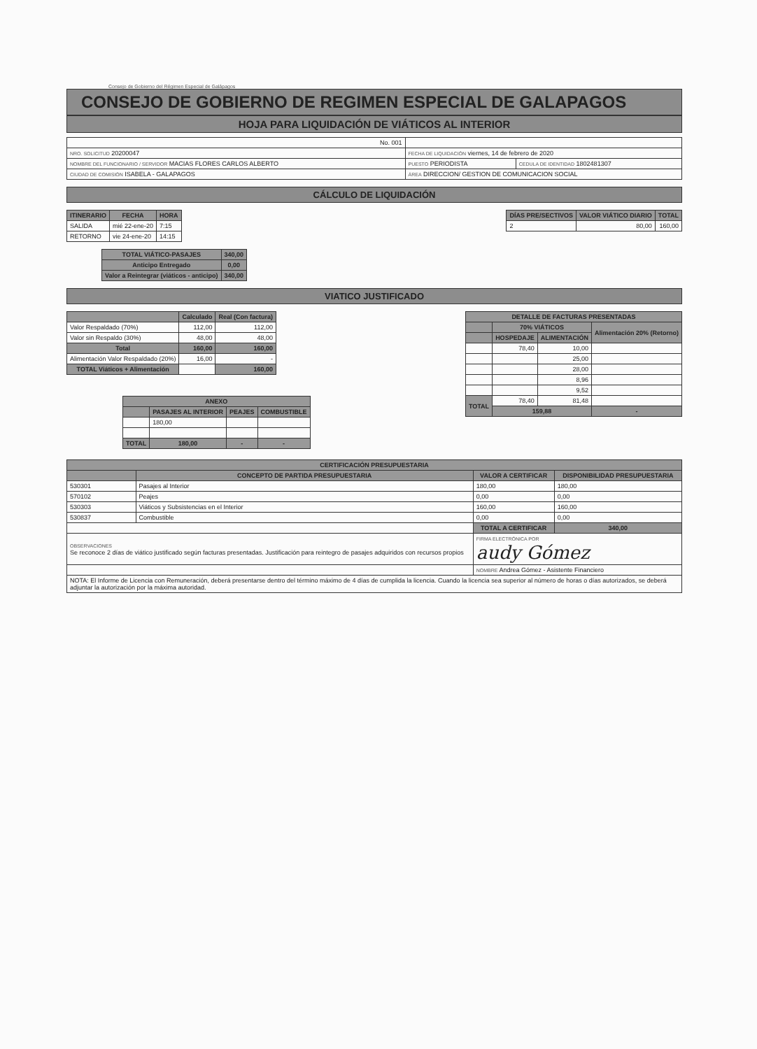Consejo de Gobierno del Régimen Especial de Galápagos
CONSEJO DE GOBIERNO DE REGIMEN ESPECIAL DE GALAPAGOS
HOJA PARA LIQUIDACIÓN DE VIÁTICOS AL INTERIOR
| No. 001 | | |
| NRO. SOLICITUD 20200047 | FECHA DE LIQUIDACIÓN viernes, 14 de febrero de 2020 | |
| NOMBRE DEL FUNCIONARIO / SERVIDOR MACIAS FLORES CARLOS ALBERTO | PUESTO PERIODISTA | CEDULA DE IDENTIDAD 1802481307 |
| CIUDAD DE COMISIÓN ISABELA - GALAPAGOS | ÁREA DIRECCION/ GESTION DE COMUNICACION SOCIAL | |
CÁLCULO DE LIQUIDACIÓN
| ITINERARIO | FECHA | HORA |
| --- | --- | --- |
| SALIDA | mié 22-ene-20 | 7:15 |
| RETORNO | vie 24-ene-20 | 14:15 |
| TOTAL VIÁTICO-PASAJES | 340,00 |
| --- | --- |
| Anticipo Entregado | 0,00 |
| Valor a Reintegrar (viáticos - anticipo) | 340,00 |
| DÍAS PRE/SECTIVOS | VALOR VIÁTICO DIARIO | TOTAL |
| --- | --- | --- |
| 2 | 80,00 | 160,00 |
VIATICO JUSTIFICADO
| | Calculado | Real (Con factura) |
| --- | --- | --- |
| Valor Respaldado (70%) | 112,00 | 112,00 |
| Valor sin Respaldo (30%) | 48,00 | 48,00 |
| Total | 160,00 | 160,00 |
| Alimentación Valor Respaldado (20%) | 16,00 | - |
| TOTAL Viáticos + Alimentación | | 160,00 |
| ANEXO | | | |
| --- | --- | --- | --- |
| | PASAJES AL INTERIOR | PEAJES | COMBUSTIBLE |
| | 180,00 | | |
| TOTAL | 180,00 | - | - |
| DETALLE DE FACTURAS PRESENTADAS | | | |
| --- | --- | --- | --- |
| | 70% VIÁTICOS | | Alimentación 20% (Retorno) |
| | HOSPEDAJE | ALIMENTACIÓN | |
| | 78,40 | 10,00 | |
| | | 25,00 | |
| | | 28,00 | |
| | | 8,96 | |
| | | 9,52 | |
| TOTAL | 78,40 | 81,48 | |
| | 159,88 | | - |
| CERTIFICACIÓN PRESUPUESTARIA | | | |
| --- | --- | --- | --- |
| | CONCEPTO DE PARTIDA PRESUPUESTARIA | VALOR A CERTIFICAR | DISPONIBILIDAD PRESUPUESTARIA |
| 530301 | Pasajes al Interior | 180,00 | 180,00 |
| 570102 | Peajes | 0,00 | 0,00 |
| 530303 | Viáticos y Subsistencias en el Interior | 160,00 | 160,00 |
| 530837 | Combustible | 0,00 | 0,00 |
| | | TOTAL A CERTIFICAR | 340,00 |
| OBSERVACIONES Se reconoce 2 días de viático justificado según facturas presentadas. Justificación para reintegro de pasajes adquiridos con recursos propios | | FIRMA ELECTRÓNICA POR audy Gómez | |
| | | NOMBRE Andrea Gómez - Asistente Financiero | |
| NOTA: El Informe de Licencia con Remuneración, deberá presentarse dentro del término máximo de 4 días de cumplida la licencia. Cuando la licencia sea superior al número de horas o días autorizados, se deberá adjuntar la autorización por la máxima autoridad. | | | |